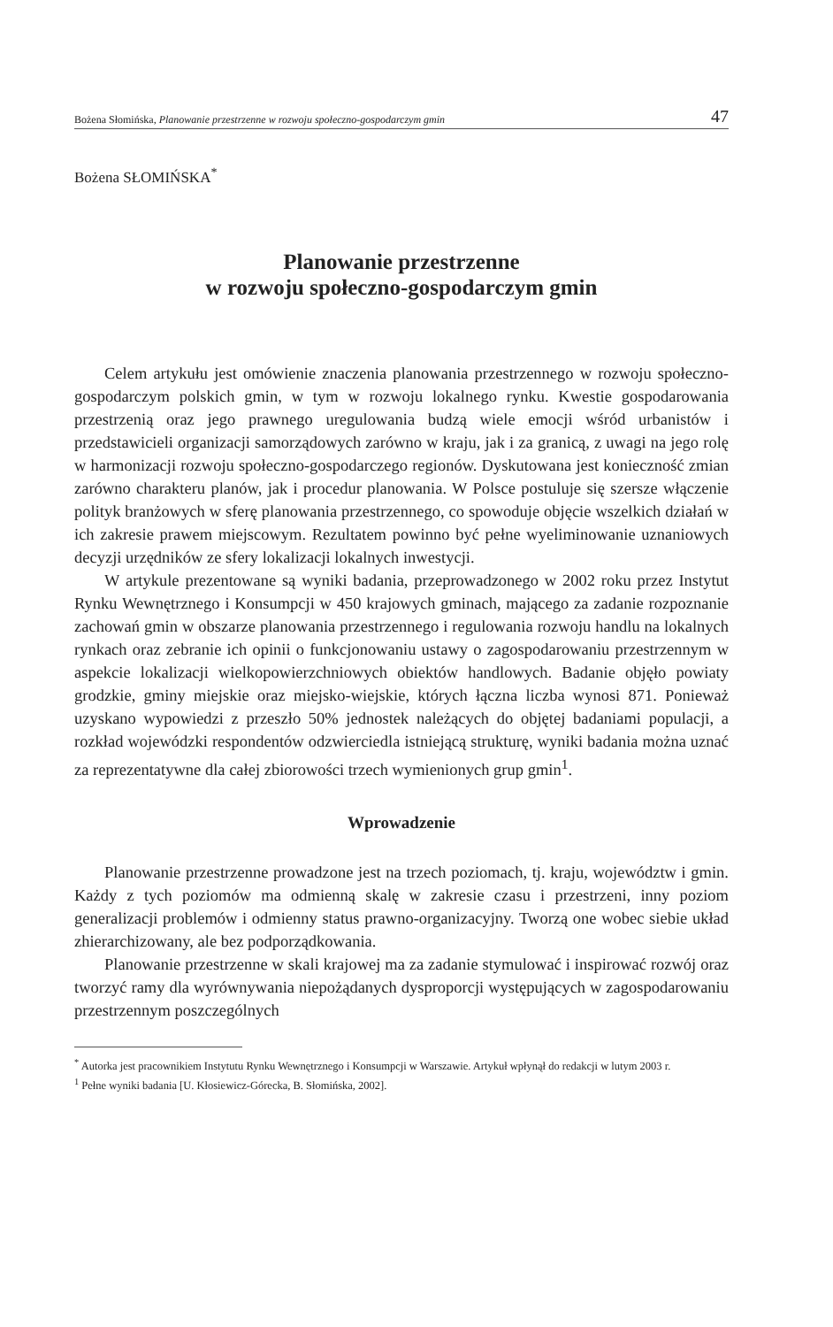Bożena Słomińska, Planowanie przestrzenne w rozwoju społeczno-gospodarczym gmin 47
Bożena SŁOMIŃSKA<sup>*</sup>
Planowanie przestrzenne
w rozwoju społeczno-gospodarczym gmin
Celem artykułu jest omówienie znaczenia planowania przestrzennego w rozwoju społeczno-gospodarczym polskich gmin, w tym w rozwoju lokalnego rynku. Kwestie gospodarowania przestrzenią oraz jego prawnego uregulowania budzą wiele emocji wśród urbanistów i przedstawicieli organizacji samorządowych zarówno w kraju, jak i za granicą, z uwagi na jego rolę w harmonizacji rozwoju społeczno-gospodarczego regionów. Dyskutowana jest konieczność zmian zarówno charakteru planów, jak i procedur planowania. W Polsce postuluje się szersze włączenie polityk branżowych w sferę planowania przestrzennego, co spowoduje objęcie wszelkich działań w ich zakresie prawem miejscowym. Rezultatem powinno być pełne wyeliminowanie uznaniowych decyzji urzędników ze sfery lokalizacji lokalnych inwestycji.
W artykule prezentowane są wyniki badania, przeprowadzonego w 2002 roku przez Instytut Rynku Wewnętrznego i Konsumpcji w 450 krajowych gminach, mającego za zadanie rozpoznanie zachowań gmin w obszarze planowania przestrzennego i regulowania rozwoju handlu na lokalnych rynkach oraz zebranie ich opinii o funkcjonowaniu ustawy o zagospodarowaniu przestrzennym w aspekcie lokalizacji wielkopowierzchniowych obiektów handlowych. Badanie objęło powiaty grodzkie, gminy miejskie oraz miejsko-wiejskie, których łączna liczba wynosi 871. Ponieważ uzyskano wypowiedzi z przeszło 50% jednostek należących do objętej badaniami populacji, a rozkład wojewódzki respondentów odzwierciedla istniejącą strukturę, wyniki badania można uznać za reprezentatywne dla całej zbiorowości trzech wymienionych grup gmin<sup>1</sup>.
Wprowadzenie
Planowanie przestrzenne prowadzone jest na trzech poziomach, tj. kraju, województw i gmin. Każdy z tych poziomów ma odmienną skalę w zakresie czasu i przestrzeni, inny poziom generalizacji problemów i odmienny status prawno-organizacyjny. Tworzą one wobec siebie układ zhierarchizowany, ale bez podporządkowania.
Planowanie przestrzenne w skali krajowej ma za zadanie stymulować i inspirować rozwój oraz tworzyć ramy dla wyrównywania niepożądanych dysproporcji występujących w zagospodarowaniu przestrzennym poszczególnych
<sup>*</sup> Autorka jest pracownikiem Instytutu Rynku Wewnętrznego i Konsumpcji w Warszawie. Artykuł wpłynął do redakcji w lutym 2003 r.
<sup>1</sup> Pełne wyniki badania [U. Kłosiewicz-Górecka, B. Słomińska, 2002].